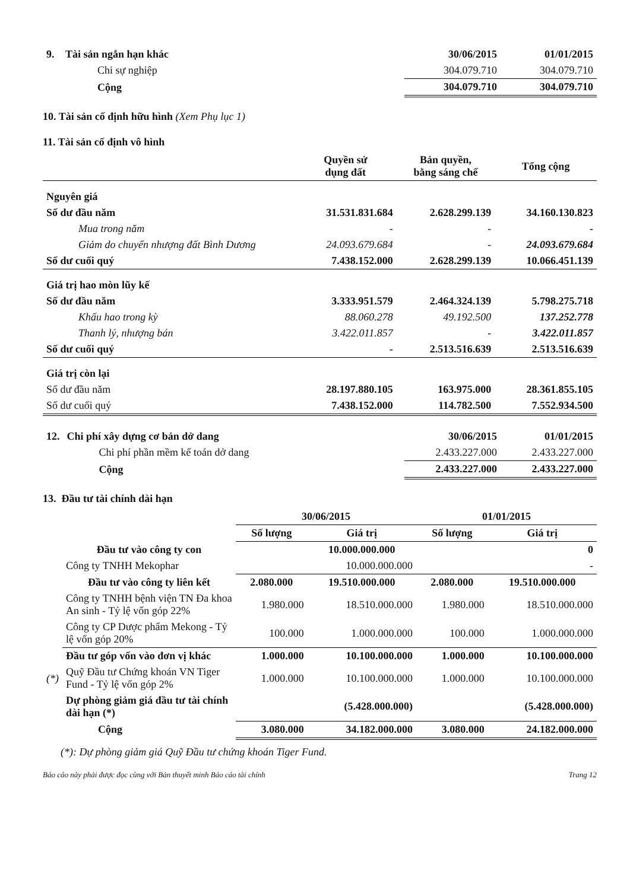| 9. | Tài sản ngắn hạn khác | 30/06/2015 | 01/01/2015 |
| | Chi sự nghiệp | 304.079.710 | 304.079.710 |
| | Cộng | 304.079.710 | 304.079.710 |
10. Tài sản cố định hữu hình (Xem Phụ lục 1)
11. Tài sản cố định vô hình
| | | Quyền sử dụng đất | Bản quyền, bằng sáng chế | Tổng cộng |
| Nguyên giá | | | | |
| Số dư đầu năm | | 31.531.831.684 | 2.628.299.139 | 34.160.130.823 |
| Mua trong năm | | - | - | - |
| Giảm do chuyển nhượng đất Bình Dương | | 24.093.679.684 | - | 24.093.679.684 |
| Số dư cuối quý | | 7.438.152.000 | 2.628.299.139 | 10.066.451.139 |
| Giá trị hao mòn lũy kế | | | | |
| Số dư đầu năm | | 3.333.951.579 | 2.464.324.139 | 5.798.275.718 |
| Khấu hao trong kỳ | | 88.060.278 | 49.192.500 | 137.252.778 |
| Thanh lý, nhượng bán | | 3.422.011.857 | - | 3.422.011.857 |
| Số dư cuối quý | | - | 2.513.516.639 | 2.513.516.639 |
| Giá trị còn lại | | | | |
| Số dư đầu năm | | 28.197.880.105 | 163.975.000 | 28.361.855.105 |
| Số dư cuối quý | | 7.438.152.000 | 114.782.500 | 7.552.934.500 |
| 12. | Chi phí xây dựng cơ bản dở dang | 30/06/2015 | 01/01/2015 |
| | Chi phí phần mềm kế toán dở dang | 2.433.227.000 | 2.433.227.000 |
| | Cộng | 2.433.227.000 | 2.433.227.000 |
13. Đầu tư tài chính dài hạn
| | | 30/06/2015 | | 01/01/2015 | |
| | | Số lượng | Giá trị | Số lượng | Giá trị |
| | Đầu tư vào công ty con | | 10.000.000.000 | | 0 |
| | Công ty TNHH Mekophar | | 10.000.000.000 | | - |
| | Đầu tư vào công ty liên kết | 2.080.000 | 19.510.000.000 | 2.080.000 | 19.510.000.000 |
| | Công ty TNHH bệnh viện TN Đa khoa An sinh - Tỷ lệ vốn góp 22% | 1.980.000 | 18.510.000.000 | 1.980.000 | 18.510.000.000 |
| | Công ty CP Dược phẩm Mekong - Tỷ lệ vốn góp 20% | 100.000 | 1.000.000.000 | 100.000 | 1.000.000.000 |
| | Đầu tư góp vốn vào đơn vị khác | 1.000.000 | 10.100.000.000 | 1.000.000 | 10.100.000.000 |
| (*) | Quỹ Đầu tư Chứng khoán VN Tiger Fund - Tỷ lệ vốn góp 2% | 1.000.000 | 10.100.000.000 | 1.000.000 | 10.100.000.000 |
| | Dự phòng giảm giá đầu tư tài chính dài hạn (*) | | (5.428.000.000) | | (5.428.000.000) |
| | Cộng | 3.080.000 | 34.182.000.000 | 3.080.000 | 24.182.000.000 |
(*): Dự phòng giảm giá Quỹ Đầu tư chứng khoán Tiger Fund.
Báo cáo này phải được đọc cùng với Bản thuyết minh Báo cáo tài chính Trang 12